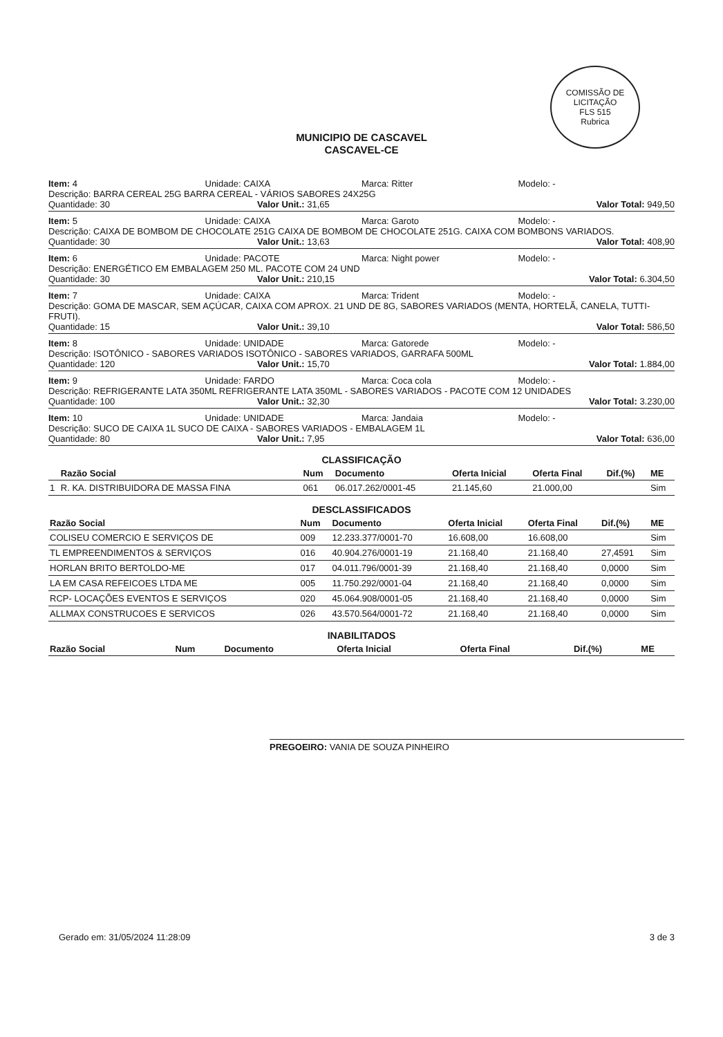COMISSÃO DE LICITAÇÃO
FLS 515
Rubrica
MUNICIPIO DE CASCAVEL
CASCAVEL-CE
Item: 4 Unidade: CAIXA Marca: Ritter Modelo: -
Descrição: BARRA CEREAL 25G BARRA CEREAL - VÁRIOS SABORES 24X25G
Quantidade: 30 Valor Unit.: 31,65 Valor Total: 949,50
Item: 5 Unidade: CAIXA Marca: Garoto Modelo: -
Descrição: CAIXA DE BOMBOM DE CHOCOLATE 251G CAIXA DE BOMBOM DE CHOCOLATE 251G. CAIXA COM BOMBONS VARIADOS.
Quantidade: 30 Valor Unit.: 13,63 Valor Total: 408,90
Item: 6 Unidade: PACOTE Marca: Night power Modelo: -
Descrição: ENERGÉTICO EM EMBALAGEM 250 ML. PACOTE COM 24 UND
Quantidade: 30 Valor Unit.: 210,15 Valor Total: 6.304,50
Item: 7 Unidade: CAIXA Marca: Trident Modelo: -
Descrição: GOMA DE MASCAR, SEM AÇÚCAR, CAIXA COM APROX. 21 UND DE 8G, SABORES VARIADOS (MENTA, HORTELÃ, CANELA, TUTTI-FRUTI).
Quantidade: 15 Valor Unit.: 39,10 Valor Total: 586,50
Item: 8 Unidade: UNIDADE Marca: Gatorede Modelo: -
Descrição: ISOTÔNICO - SABORES VARIADOS ISOTÔNICO - SABORES VARIADOS, GARRAFA 500ML
Quantidade: 120 Valor Unit.: 15,70 Valor Total: 1.884,00
Item: 9 Unidade: FARDO Marca: Coca cola Modelo: -
Descrição: REFRIGERANTE LATA 350ML REFRIGERANTE LATA 350ML - SABORES VARIADOS - PACOTE COM 12 UNIDADES
Quantidade: 100 Valor Unit.: 32,30 Valor Total: 3.230,00
Item: 10 Unidade: UNIDADE Marca: Jandaia Modelo: -
Descrição: SUCO DE CAIXA 1L SUCO DE CAIXA - SABORES VARIADOS - EMBALAGEM 1L
Quantidade: 80 Valor Unit.: 7,95 Valor Total: 636,00
CLASSIFICAÇÃO
| | Razão Social | Num | Documento | Oferta Inicial | Oferta Final | Dif.(%) | ME |
| --- | --- | --- | --- | --- | --- | --- | --- |
| 1 | R. KA. DISTRIBUIDORA DE MASSA FINA | 061 | 06.017.262/0001-45 | 21.145,60 | 21.000,00 | | Sim |
DESCLASSIFICADOS
| Razão Social | Num | Documento | Oferta Inicial | Oferta Final | Dif.(%) | ME |
| --- | --- | --- | --- | --- | --- | --- |
| COLISEU COMERCIO E SERVIÇOS DE | 009 | 12.233.377/0001-70 | 16.608,00 | 16.608,00 | | Sim |
| TL EMPREENDIMENTOS & SERVIÇOS | 016 | 40.904.276/0001-19 | 21.168,40 | 21.168,40 | 27,4591 | Sim |
| HORLAN BRITO BERTOLDO-ME | 017 | 04.011.796/0001-39 | 21.168,40 | 21.168,40 | 0,0000 | Sim |
| LA EM CASA REFEICOES LTDA ME | 005 | 11.750.292/0001-04 | 21.168,40 | 21.168,40 | 0,0000 | Sim |
| RCP- LOCAÇÕES EVENTOS E SERVIÇOS | 020 | 45.064.908/0001-05 | 21.168,40 | 21.168,40 | 0,0000 | Sim |
| ALLMAX CONSTRUCOES E SERVICOS | 026 | 43.570.564/0001-72 | 21.168,40 | 21.168,40 | 0,0000 | Sim |
INABILITADOS
| Razão Social | Num | Documento | Oferta Inicial | Oferta Final | Dif.(%) | ME |
| --- | --- | --- | --- | --- | --- | --- |
PREGOEIRO: VANIA DE SOUZA PINHEIRO
Gerado em: 31/05/2024 11:28:09 3 de 3